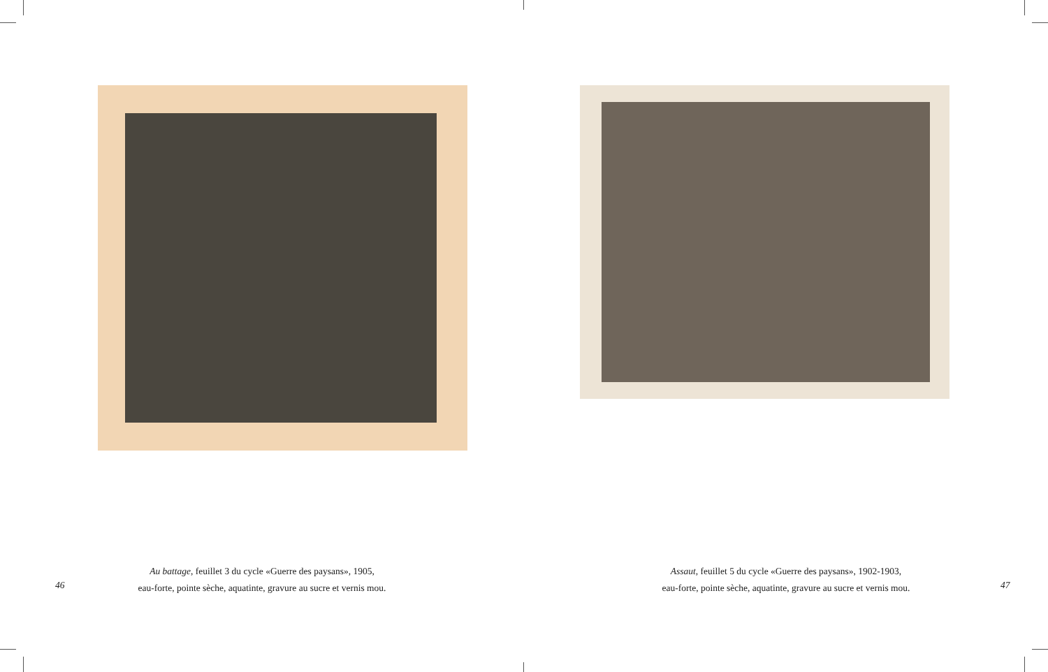Au battage, feuillet 3 du cycle «Guerre des paysans», 1905,
eau-forte, pointe sèche, aquatinte, gravure au sucre et vernis mou.
46
Assaut, feuillet 5 du cycle «Guerre des paysans», 1902-1903,
eau-forte, pointe sèche, aquatinte, gravure au sucre et vernis mou.
47